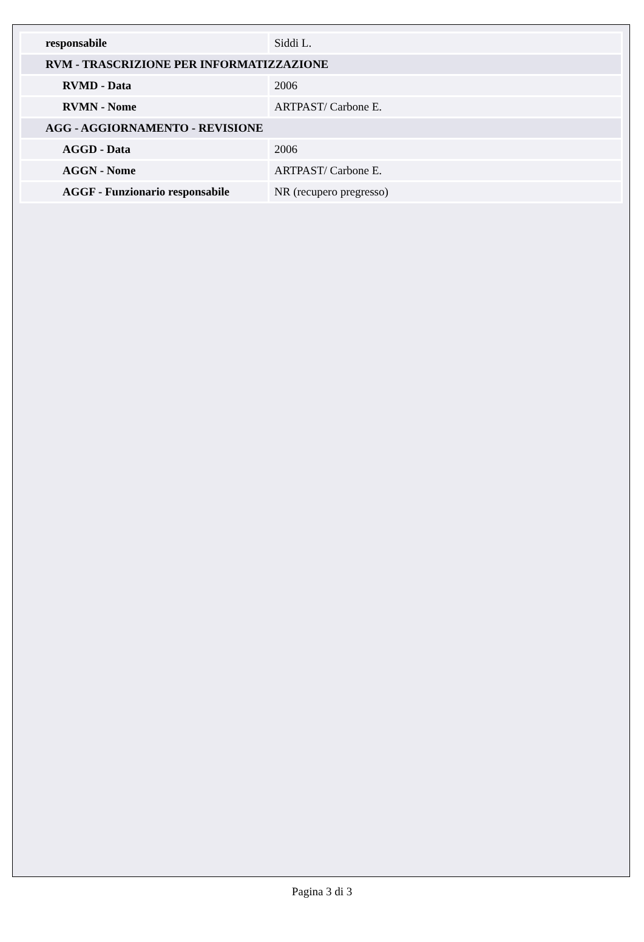| responsabile | Siddi L. |
| RVM - TRASCRIZIONE PER INFORMATIZZAZIONE | |
| RVMD - Data | 2006 |
| RVMN - Nome | ARTPAST/ Carbone E. |
| AGG - AGGIORNAMENTO - REVISIONE | |
| AGGD - Data | 2006 |
| AGGN - Nome | ARTPAST/ Carbone E. |
| AGGF - Funzionario responsabile | NR (recupero pregresso) |
Pagina 3 di 3